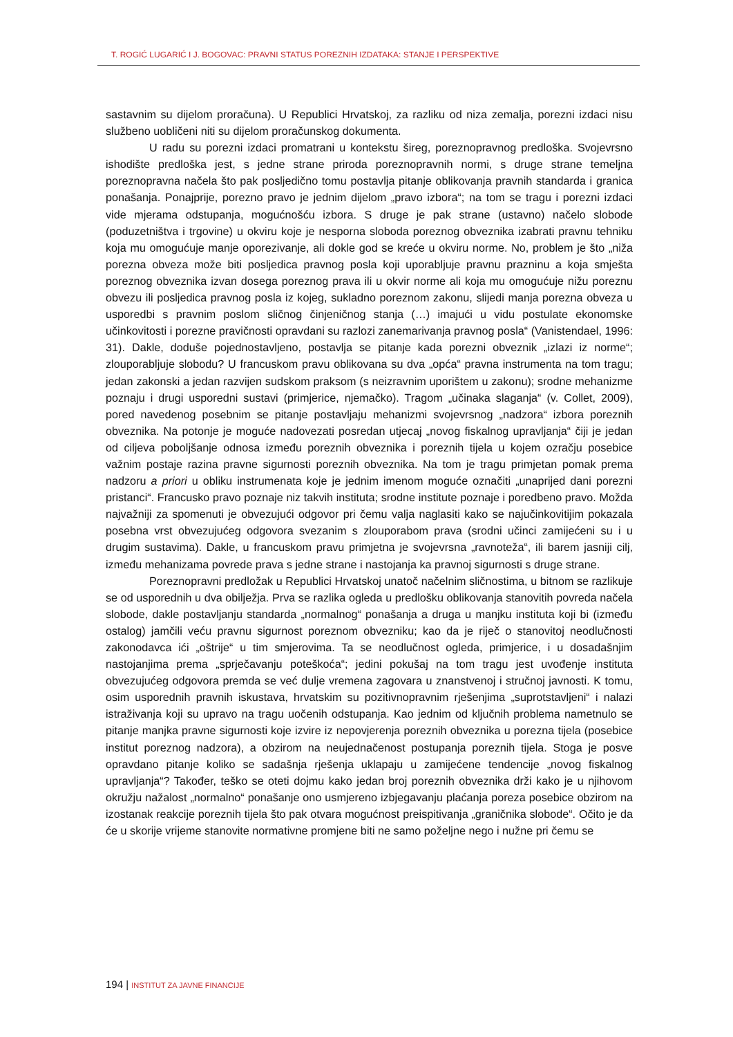T. ROGIĆ LUGARIĆ I J. BOGOVAC: PRAVNI STATUS POREZNIH IZDATAKA: STANJE I PERSPEKTIVE
sastavnim su dijelom proračuna). U Republici Hrvatskoj, za razliku od niza zemalja, porezni izdaci nisu službeno uobličeni niti su dijelom proračunskog dokumenta.
U radu su porezni izdaci promatrani u kontekstu šireg, poreznopravnog predloška. Svojevrsno ishodište predloška jest, s jedne strane priroda poreznopravnih normi, s druge strane temeljna poreznopravna načela što pak posljedično tomu postavlja pitanje oblikovanja pravnih standarda i granica ponašanja. Ponajprije, porezno pravo je jednim dijelom „pravo izbora“; na tom se tragu i porezni izdaci vide mjerama odstupanja, mogućnošću izbora. S druge je pak strane (ustavno) načelo slobode (poduzetništva i trgovine) u okviru koje je nesporna sloboda poreznog obveznika izabrati pravnu tehniku koja mu omogućuje manje oporezivanje, ali dokle god se kreće u okviru norme. No, problem je što „niža porezna obveza može biti posljedica pravnog posla koji uporabljuje pravnu prazninu a koja smješta poreznog obveznika izvan dosega poreznog prava ili u okvir norme ali koja mu omogućuje nižu poreznu obvezu ili posljedica pravnog posla iz kojeg, sukladno poreznom zakonu, slijedi manja porezna obveza u usporedbi s pravnim poslom sličnog činjeničnog stanja (…) imajući u vidu postulate ekonomske učinkovitosti i porezne pravičnosti opravdani su razlozi zanemarivanja pravnog posla“ (Vanistendael, 1996: 31). Dakle, doduše pojednostavljeno, postavlja se pitanje kada porezni obveznik „izlazi iz norme“; zlouporabljuje slobodu? U francuskom pravu oblikovana su dva „opća“ pravna instrumenta na tom tragu; jedan zakonski a jedan razvijen sudskom praksom (s neizravnim uporištem u zakonu); srodne mehanizme poznaju i drugi usporedni sustavi (primjerice, njemačko). Tragom „učinaka slaganja“ (v. Collet, 2009), pored navedenog posebnim se pitanje postavljaju mehanizmi svojevrsnog „nadzora“ izbora poreznih obveznika. Na potonje je moguće nadovezati posredan utjecaj „novog fiskalnog upravljanja“ čiji je jedan od ciljeva poboljšanje odnosa između poreznih obveznika i poreznih tijela u kojem ozračju posebice važnim postaje razina pravne sigurnosti poreznih obveznika. Na tom je tragu primjetan pomak prema nadzoru a priori u obliku instrumenata koje je jednim imenom moguće označiti „unaprijed dani porezni pristanci“. Francusko pravo poznaje niz takvih instituta; srodne institute poznaje i poredbeno pravo. Možda najvažniji za spomenuti je obvezujući odgovor pri čemu valja naglasiti kako se najučinkovitijim pokazala posebna vrst obvezujućeg odgovora svezanim s zlouporabom prava (srodni učinci zamijećeni su i u drugim sustavima). Dakle, u francuskom pravu primjetna je svojevrsna „ravnoteža“, ili barem jasniji cilj, između mehanizama povrede prava s jedne strane i nastojanja ka pravnoj sigurnosti s druge strane.
Poreznopravni predložak u Republici Hrvatskoj unatoč načelnim sličnostima, u bitnom se razlikuje se od usporednih u dva obilježja. Prva se razlika ogleda u predlošku oblikovanja stanovitih povreda načela slobode, dakle postavljanju standarda „normalnog“ ponašanja a druga u manjku instituta koji bi (između ostalog) jamčili veću pravnu sigurnost poreznom obvezniku; kao da je riječ o stanovitoj neodlučnosti zakonodavca ići „oštrije“ u tim smjerovima. Ta se neodlučnost ogleda, primjerice, i u dosadašnjim nastojanjima prema „sprječavanju poteškoća“; jedini pokušaj na tom tragu jest uvođenje instituta obvezujućeg odgovora premda se već dulje vremena zagovara u znanstvenoj i stručnoj javnosti. K tomu, osim usporednih pravnih iskustava, hrvatskim su pozitivnopravnim rješenjima „suprotstavljeni“ i nalazi istraživanja koji su upravo na tragu uočenih odstupanja. Kao jednim od ključnih problema nametnulo se pitanje manjka pravne sigurnosti koje izvire iz nepovjerenja poreznih obveznika u porezna tijela (posebice institut poreznog nadzora), a obzirom na neujednačenost postupanja poreznih tijela. Stoga je posve opravdano pitanje koliko se sadašnja rješenja uklapaju u zamijećene tendencije „novog fiskalnog upravljanja“? Također, teško se oteti dojmu kako jedan broj poreznih obveznika drži kako je u njihovom okružju nažalost „normalno“ ponašanje ono usmjereno izbjegavanju plaćanja poreza posebice obzirom na izostanak reakcije poreznih tijela što pak otvara mogućnost preispitivanja „graničnika slobode“. Očito je da će u skorije vrijeme stanovite normativne promjene biti ne samo poželjne nego i nužne pri čemu se
194 | INSTITUT ZA JAVNE FINANCIJE